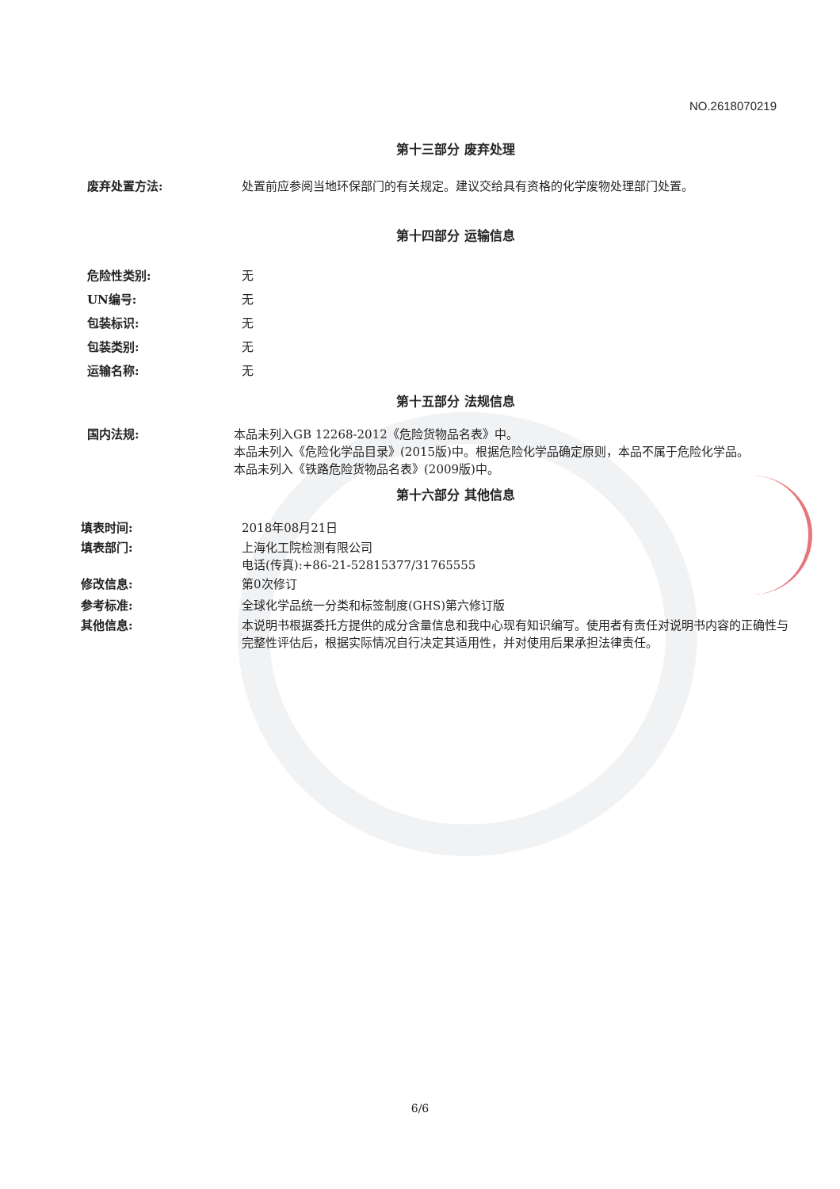NO.2618070219
第十三部分 废弃处理
废弃处置方法: 处置前应参阅当地环保部门的有关规定。建议交给具有资格的化学废物处理部门处置。
第十四部分 运输信息
危险性类别: 无
UN编号: 无
包装标识: 无
包装类别: 无
运输名称: 无
第十五部分 法规信息
国内法规: 本品未列入GB 12268-2012《危险货物品名表》中。
本品未列入《危险化学品目录》(2015版)中。根据危险化学品确定原则，本品不属于危险化学品。
本品未列入《铁路危险货物品名表》(2009版)中。
第十六部分 其他信息
填表时间: 2018年08月21日
填表部门: 上海化工院检测有限公司
电话(传真):+86-21-52815377/31765555
修改信息: 第0次修订
参考标准: 全球化学品统一分类和标签制度(GHS)第六修订版
其他信息: 本说明书根据委托方提供的成分含量信息和我中心现有知识编写。使用者有责任对说明书内容的正确性与完整性评估后，根据实际情况自行决定其适用性，并对使用后果承担法律责任。
6/6